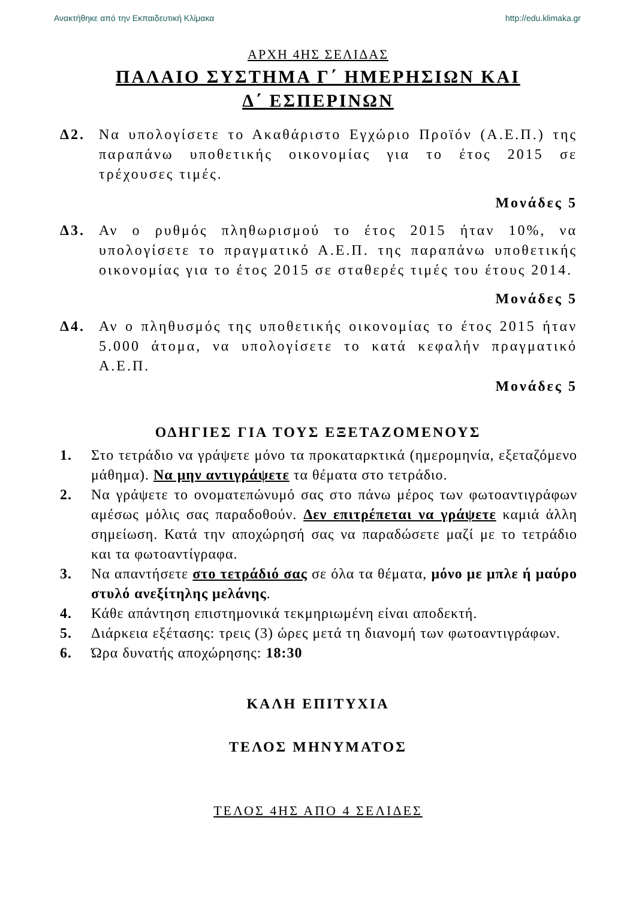Ανακτήθηκε από την Εκπαιδευτική Κλίμακα http://edu.klimaka.gr
ΑΡΧΗ 4ΗΣ ΣΕΛΙΔΑΣ
ΠΑΛΑΙΟ ΣΥΣΤΗΜΑ Γ΄ ΗΜΕΡΗΣΙΩΝ ΚΑΙ
Δ΄ ΕΣΠΕΡΙΝΩΝ
Δ2. Να υπολογίσετε το Ακαθάριστο Εγχώριο Προϊόν (Α.Ε.Π.) της παραπάνω υποθετικής οικονομίας για το έτος 2015 σε τρέχουσες τιμές.
Μονάδες 5
Δ3. Αν ο ρυθμός πληθωρισμού το έτος 2015 ήταν 10%, να υπολογίσετε το πραγματικό Α.Ε.Π. της παραπάνω υποθετικής οικονομίας για το έτος 2015 σε σταθερές τιμές του έτους 2014.
Μονάδες 5
Δ4. Αν ο πληθυσμός της υποθετικής οικονομίας το έτος 2015 ήταν 5.000 άτομα, να υπολογίσετε το κατά κεφαλήν πραγματικό Α.Ε.Π.
Μονάδες 5
ΟΔΗΓΙΕΣ ΓΙΑ ΤΟΥΣ ΕΞΕΤΑΖΟΜΕΝΟΥΣ
1. Στο τετράδιο να γράψετε μόνο τα προκαταρκτικά (ημερομηνία, εξεταζόμενο μάθημα). Να μην αντιγράψετε τα θέματα στο τετράδιο.
2. Να γράψετε το ονοματεπώνυμό σας στο πάνω μέρος των φωτοαντιγράφων αμέσως μόλις σας παραδοθούν. Δεν επιτρέπεται να γράψετε καμιά άλλη σημείωση. Κατά την αποχώρησή σας να παραδώσετε μαζί με το τετράδιο και τα φωτοαντίγραφα.
3. Να απαντήσετε στο τετράδιό σας σε όλα τα θέματα, μόνο με μπλε ή μαύρο στυλό ανεξίτηλης μελάνης.
4. Κάθε απάντηση επιστημονικά τεκμηριωμένη είναι αποδεκτή.
5. Διάρκεια εξέτασης: τρεις (3) ώρες μετά τη διανομή των φωτοαντιγράφων.
6. Ώρα δυνατής αποχώρησης: 18:30
ΚΑΛΗ ΕΠΙΤΥΧΙΑ
ΤΕΛΟΣ ΜΗΝΥΜΑΤΟΣ
ΤΕΛΟΣ 4ΗΣ ΑΠΟ 4 ΣΕΛΙΔΕΣ